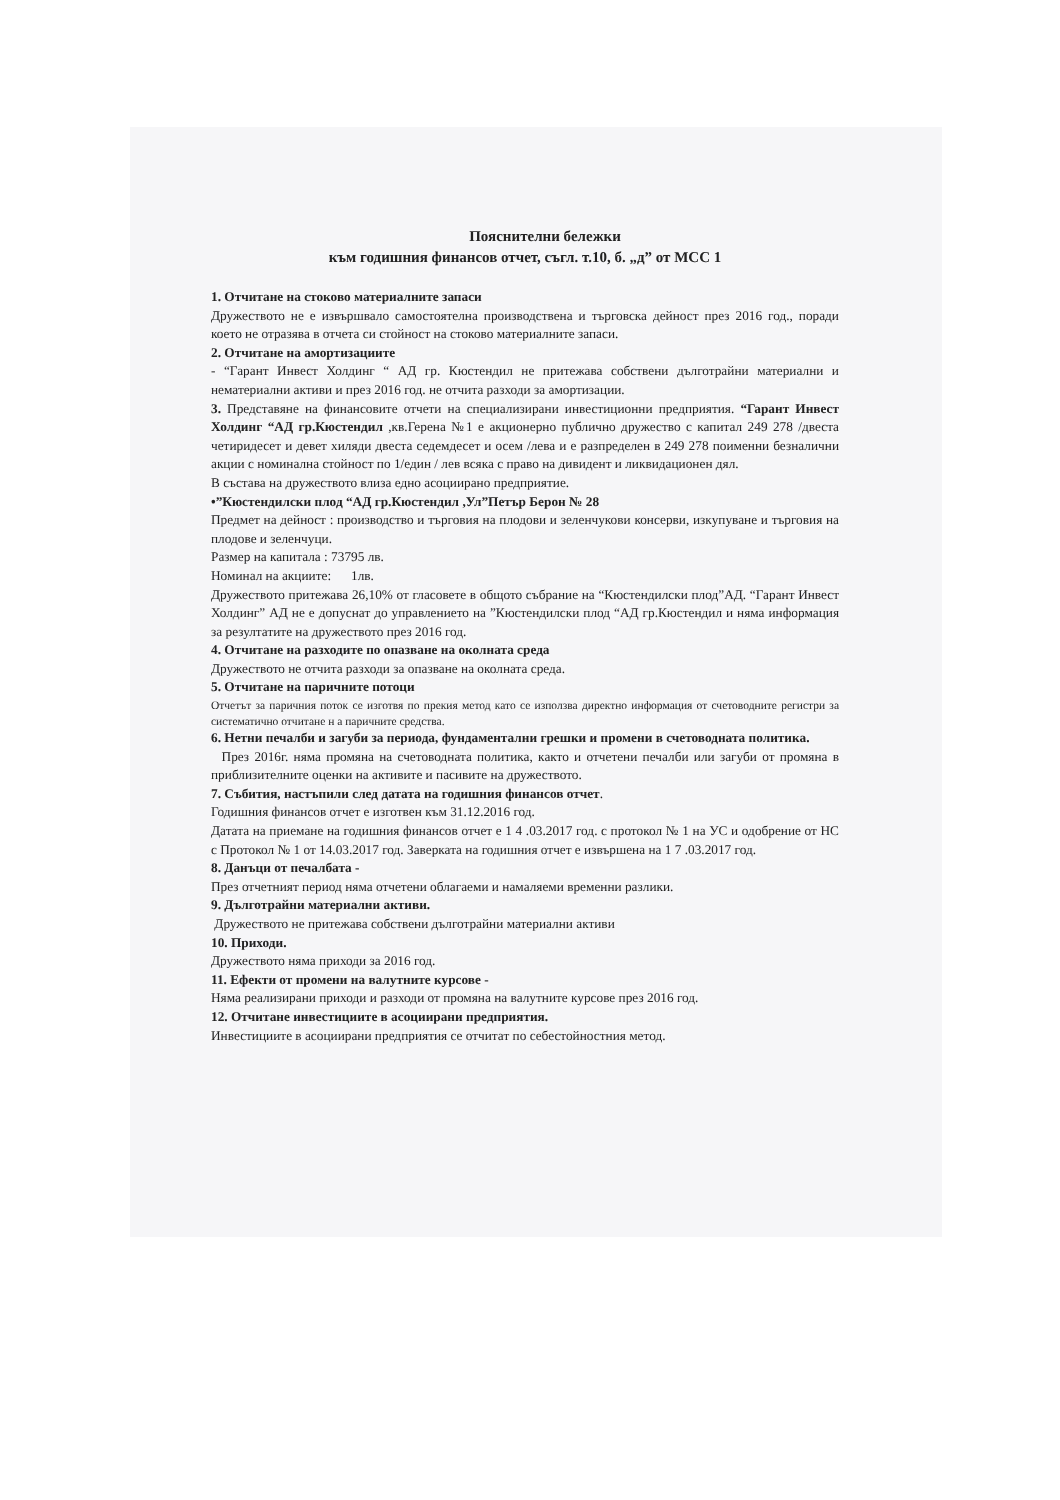Пояснителни бележки
към годишния финансов отчет, съгл. т.10, б. „д” от МСС 1
1. Отчитане на стоково материалните запаси
Дружеството не е извършвало самостоятелна производствена и търговска дейност през 2016 год., поради което не отразява в отчета си стойност на стоково материалните запаси.
2. Отчитане на амортизациите
- “Гарант Инвест Холдинг “ АД гр. Кюстендил не притежава собствени дълготрайни материални и нематериални активи и през 2016 год. не отчита разходи за амортизации.
3. Представяне на финансовите отчети на специализирани инвестиционни предприятия. “Гарант Инвест Холдинг “АД гр.Кюстендил ,кв.Герена №1 е акционерно публично дружество с капитал 249 278 /двеста четиридесет и девет хиляди двеста седемдесет и осем /лева и е разпределен в 249 278 поименни безналични акции с номинална стойност по 1/един / лев всяка с право на дивидент и ликвидационен дял.
В състава на дружеството влиза едно асоциирано предприятие.
•”Кюстендилски плод “АД гр.Кюстендил ,Ул”Петър Берон № 28
Предмет на дейност : производство и търговия на плодови и зеленчукови консерви, изкупуване и търговия на плодове и зеленчуци.
Размер на капитала : 73795 лв.
Номинал на акциите: 1лв.
Дружеството притежава 26,10% от гласовете в общото събрание на “Кюстендилски плод”АД. “Гарант Инвест Холдинг” АД не е допуснат до управлението на ”Кюстендилски плод “АД гр.Кюстендил и няма информация за резултатите на дружеството през 2016 год.
4. Отчитане на разходите по опазване на околната среда
Дружеството не отчита разходи за опазване на околната среда.
5. Отчитане на паричните потоци
Отчетът за паричния поток се изготвя по прекия метод като се използва директно информация от счетоводните регистри за систематично отчитане н а паричните средства.
6. Нетни печалби и загуби за периода, фундаментални грешки и промени в счетоводната политика.
През 2016г. няма промяна на счетоводната политика, както и отчетени печалби или загуби от промяна в приблизителните оценки на активите и пасивите на дружеството.
7. Събития, настъпили след датата на годишния финансов отчет.
Годишния финансов отчет е изготвен към 31.12.2016 год.
Датата на приемане на годишния финансов отчет е 1 4 .03.2017 год. с протокол № 1 на УС и одобрение от НС с Протокол № 1 от 14.03.2017 год. Заверката на годишния отчет е извършена на 1 7 .03.2017 год.
8. Данъци от печалбата -
През отчетният период няма отчетени облагаеми и намаляеми временни разлики.
9. Дълготрайни материални активи.
Дружеството не притежава собствени дълготрайни материални активи
10. Приходи.
Дружеството няма приходи за 2016 год.
11. Ефекти от промени на валутните курсове -
Няма реализирани приходи и разходи от промяна на валутните курсове през 2016 год.
12. Отчитане инвестициите в асоциирани предприятия.
Инвестициите в асоциирани предприятия се отчитат по себестойностния метод.